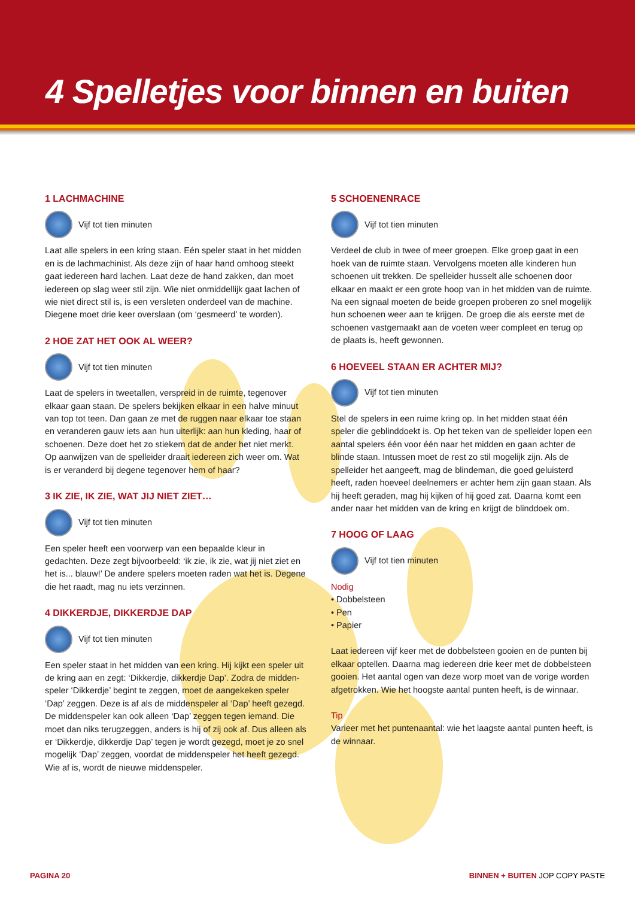4 Spelletjes voor binnen en buiten
1 LACHMACHINE
Vijf tot tien minuten
Laat alle spelers in een kring staan. Eén speler staat in het midden en is de lachmachinist. Als deze zijn of haar hand omhoog steekt gaat iedereen hard lachen. Laat deze de hand zakken, dan moet iedereen op slag weer stil zijn. Wie niet onmiddellijk gaat lachen of wie niet direct stil is, is een versleten onderdeel van de machine. Diegene moet drie keer overslaan (om ‘gesmeerd’ te worden).
2 HOE ZAT HET OOK AL WEER?
Vijf tot tien minuten
Laat de spelers in tweetallen, verspreid in de ruimte, tegenover elkaar gaan staan. De spelers bekijken elkaar in een halve minuut van top tot teen. Dan gaan ze met de ruggen naar elkaar toe staan en veranderen gauw iets aan hun uiterlijk: aan hun kleding, haar of schoenen. Deze doet het zo stiekem dat de ander het niet merkt. Op aanwijzen van de spelleider draait iedereen zich weer om. Wat is er veranderd bij degene tegenover hem of haar?
3 IK ZIE, IK ZIE, WAT JIJ NIET ZIET…
Vijf tot tien minuten
Een speler heeft een voorwerp van een bepaalde kleur in gedachten. Deze zegt bijvoorbeeld: ‘ik zie, ik zie, wat jij niet ziet en het is... blauw!’ De andere spelers moeten raden wat het is. Degene die het raadt, mag nu iets verzinnen.
4 DIKKERDJE, DIKKERDJE DAP
Vijf tot tien minuten
Een speler staat in het midden van een kring. Hij kijkt een speler uit de kring aan en zegt: ‘Dikkerdje, dikkerdje Dap’. Zodra de midden-speler ‘Dikkerdje’ begint te zeggen, moet de aangekeken speler ‘Dap’ zeggen. Deze is af als de middenspeler al ‘Dap’ heeft gezegd. De middenspeler kan ook alleen ‘Dap’ zeggen tegen iemand. Die moet dan niks terugzeggen, anders is hij of zij ook af. Dus alleen als er ‘Dikkerdje, dikkerdje Dap’ tegen je wordt gezegd, moet je zo snel mogelijk ‘Dap’ zeggen, voordat de middenspeler het heeft gezegd. Wie af is, wordt de nieuwe middenspeler.
5 SCHOENENRACE
Vijf tot tien minuten
Verdeel de club in twee of meer groepen. Elke groep gaat in een hoek van de ruimte staan. Vervolgens moeten alle kinderen hun schoenen uit trekken. De spelleider husselt alle schoenen door elkaar en maakt er een grote hoop van in het midden van de ruimte. Na een signaal moeten de beide groepen proberen zo snel mogelijk hun schoenen weer aan te krijgen. De groep die als eerste met de schoenen vastgemaakt aan de voeten weer compleet en terug op de plaats is, heeft gewonnen.
6 HOEVEEL STAAN ER ACHTER MIJ?
Vijf tot tien minuten
Stel de spelers in een ruime kring op. In het midden staat één speler die geblinddoekt is. Op het teken van de spelleider lopen een aantal spelers één voor één naar het midden en gaan achter de blinde staan. Intussen moet de rest zo stil mogelijk zijn. Als de spelleider het aangeeft, mag de blindeman, die goed geluisterd heeft, raden hoeveel deelnemers er achter hem zijn gaan staan. Als hij heeft geraden, mag hij kijken of hij goed zat. Daarna komt een ander naar het midden van de kring en krijgt de blinddoek om.
7 HOOG OF LAAG
Vijf tot tien minuten
Nodig
• Dobbelsteen
• Pen
• Papier
Laat iedereen vijf keer met de dobbelsteen gooien en de punten bij elkaar optellen. Daarna mag iedereen drie keer met de dobbelsteen gooien. Het aantal ogen van deze worp moet van de vorige worden afgetrokken. Wie het hoogste aantal punten heeft, is de winnaar.
Tip
Varieer met het puntenaantal: wie het laagste aantal punten heeft, is de winnaar.
PAGINA 20 BINNEN + BUITEN JOP COPY PASTE